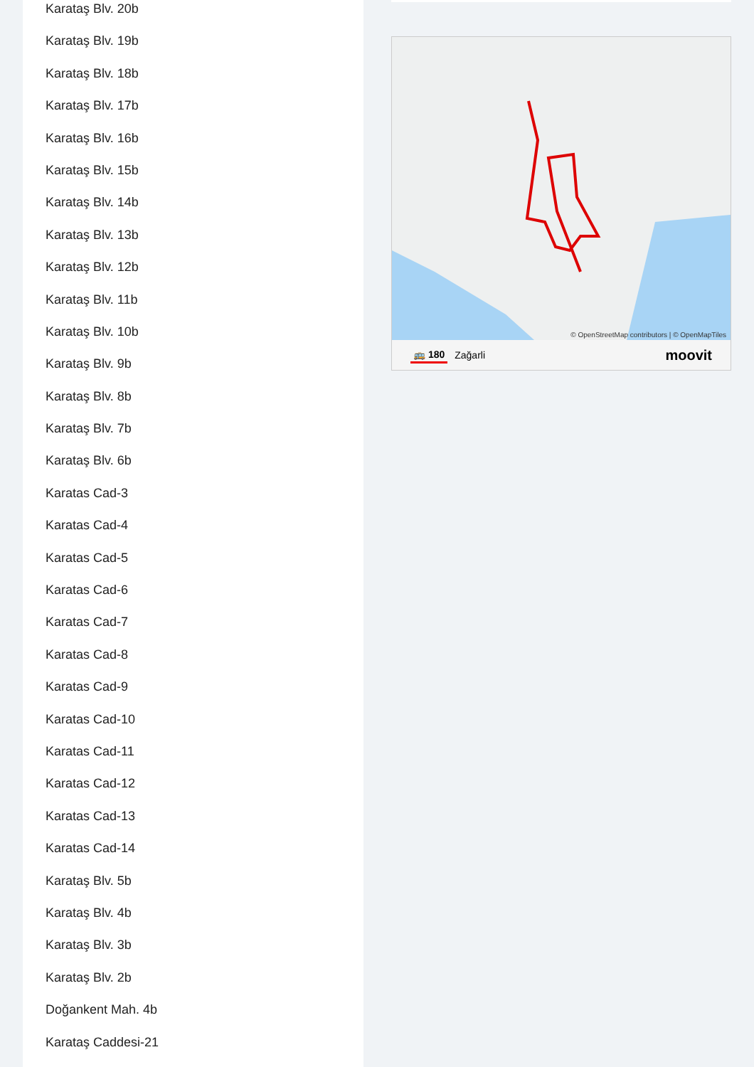Karataş Blv. 20b
Karataş Blv. 19b
Karataş Blv. 18b
Karataş Blv. 17b
Karataş Blv. 16b
Karataş Blv. 15b
Karataş Blv. 14b
Karataş Blv. 13b
Karataş Blv. 12b
Karataş Blv. 11b
Karataş Blv. 10b
Karataş Blv. 9b
Karataş Blv. 8b
Karataş Blv. 7b
Karataş Blv. 6b
Karatas Cad-3
Karatas Cad-4
Karatas Cad-5
Karatas Cad-6
Karatas Cad-7
Karatas Cad-8
Karatas Cad-9
Karatas Cad-10
Karatas Cad-11
Karatas Cad-12
Karatas Cad-13
Karatas Cad-14
Karataş Blv. 5b
Karataş Blv. 4b
Karataş Blv. 3b
Karataş Blv. 2b
Doğankent Mah. 4b
Karataş Caddesi-21
© OpenStreetMap contributors | © OpenMapTiles
🚌 180 Zağarli moovit